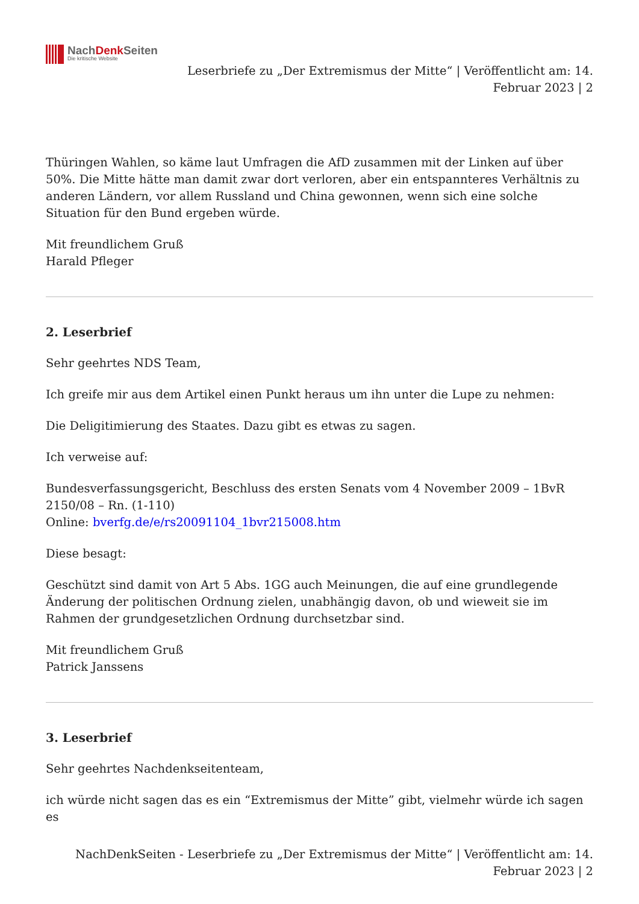NachDenk Seiten
Die kritische Website
Leserbriefe zu „Der Extremismus der Mitte“ | Veröffentlicht am: 14.
Februar 2023 | 2
Thüringen Wahlen, so käme laut Umfragen die AfD zusammen mit der Linken auf über 50%. Die Mitte hätte man damit zwar dort verloren, aber ein entspannteres Verhältnis zu anderen Ländern, vor allem Russland und China gewonnen, wenn sich eine solche Situation für den Bund ergeben würde.
Mit freundlichem Gruß
Harald Pfleger
2. Leserbrief
Sehr geehrtes NDS Team,
Ich greife mir aus dem Artikel einen Punkt heraus um ihn unter die Lupe zu nehmen:
Die Deligitimierung des Staates. Dazu gibt es etwas zu sagen.
Ich verweise auf:
Bundesverfassungsgericht, Beschluss des ersten Senats vom 4 November 2009 – 1BvR 2150/08 – Rn. (1-110)
Online: bverfg.de/e/rs20091104_1bvr215008.htm
Diese besagt:
Geschützt sind damit von Art 5 Abs. 1GG auch Meinungen, die auf eine grundlegende Änderung der politischen Ordnung zielen, unabhängig davon, ob und wieweit sie im Rahmen der grundgesetzlichen Ordnung durchsetzbar sind.
Mit freundlichem Gruß
Patrick Janssens
3. Leserbrief
Sehr geehrtes Nachdenkseitenteam,
ich würde nicht sagen das es ein “Extremismus der Mitte” gibt, vielmehr würde ich sagen es
NachDenkSeiten - Leserbriefe zu „Der Extremismus der Mitte“ | Veröffentlicht am: 14.
Februar 2023 | 2